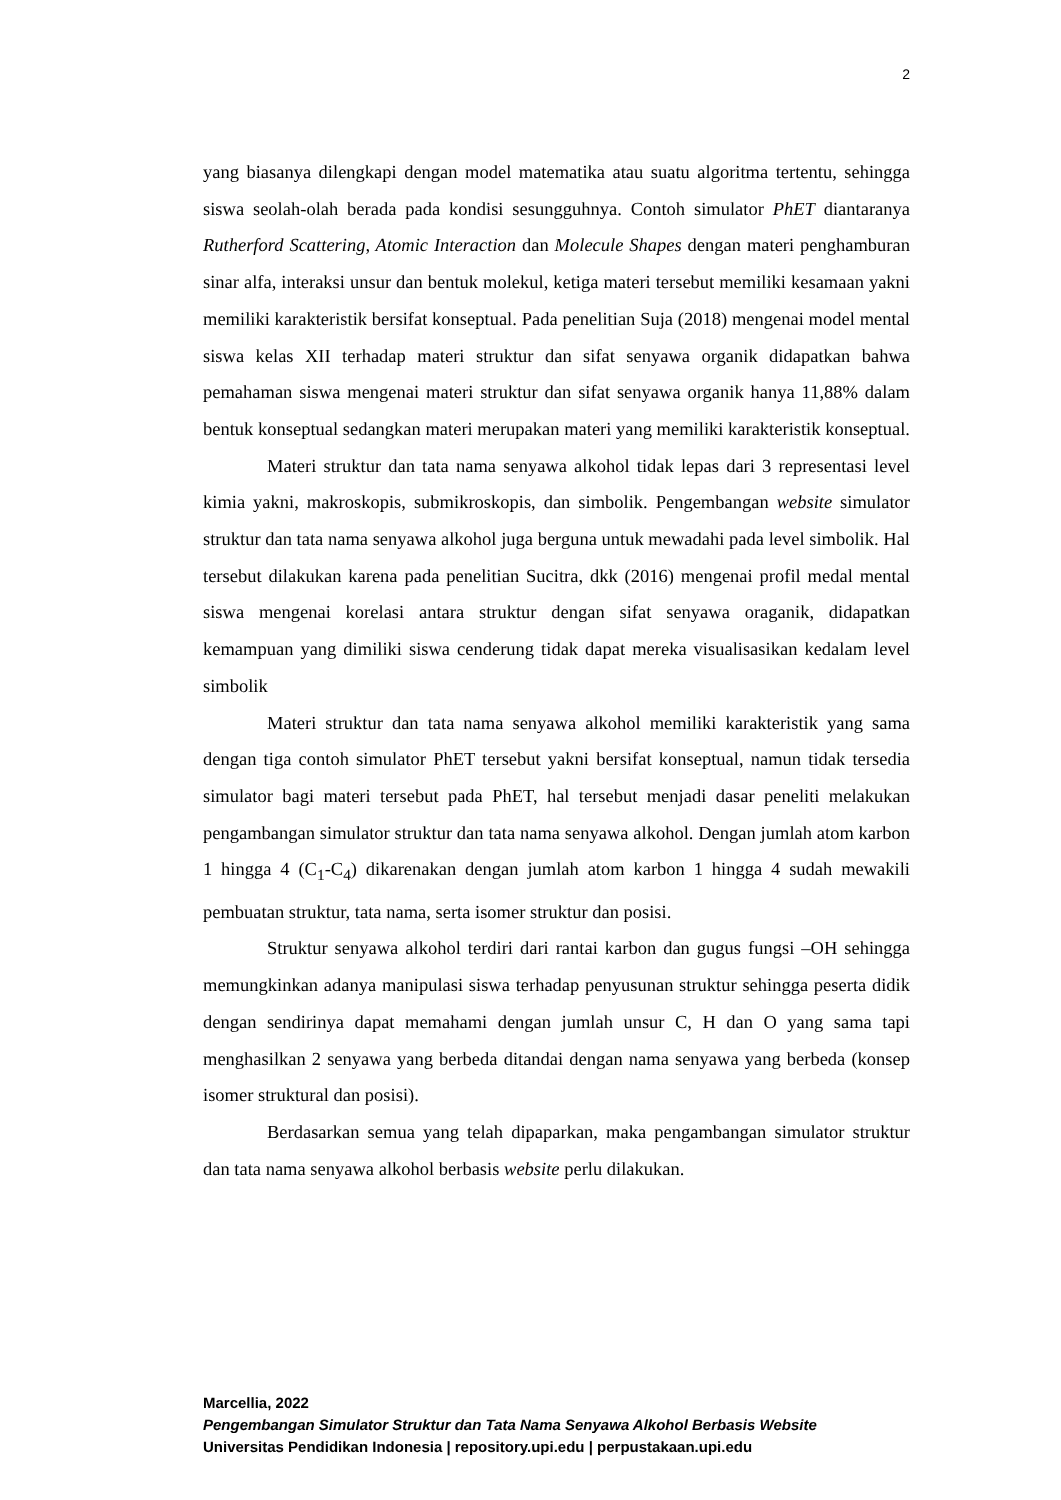2
yang biasanya dilengkapi dengan model matematika atau suatu algoritma tertentu, sehingga siswa seolah-olah berada pada kondisi sesungguhnya. Contoh simulator PhET diantaranya Rutherford Scattering, Atomic Interaction dan Molecule Shapes dengan materi penghamburan sinar alfa, interaksi unsur dan bentuk molekul, ketiga materi tersebut memiliki kesamaan yakni memiliki karakteristik bersifat konseptual. Pada penelitian Suja (2018) mengenai model mental siswa kelas XII terhadap materi struktur dan sifat senyawa organik didapatkan bahwa pemahaman siswa mengenai materi struktur dan sifat senyawa organik hanya 11,88% dalam bentuk konseptual sedangkan materi merupakan materi yang memiliki karakteristik konseptual.
Materi struktur dan tata nama senyawa alkohol tidak lepas dari 3 representasi level kimia yakni, makroskopis, submikroskopis, dan simbolik. Pengembangan website simulator struktur dan tata nama senyawa alkohol juga berguna untuk mewadahi pada level simbolik. Hal tersebut dilakukan karena pada penelitian Sucitra, dkk (2016) mengenai profil medal mental siswa mengenai korelasi antara struktur dengan sifat senyawa oraganik, didapatkan kemampuan yang dimiliki siswa cenderung tidak dapat mereka visualisasikan kedalam level simbolik
Materi struktur dan tata nama senyawa alkohol memiliki karakteristik yang sama dengan tiga contoh simulator PhET tersebut yakni bersifat konseptual, namun tidak tersedia simulator bagi materi tersebut pada PhET, hal tersebut menjadi dasar peneliti melakukan pengambangan simulator struktur dan tata nama senyawa alkohol. Dengan jumlah atom karbon 1 hingga 4 (C<sub>1</sub>-C<sub>4</sub>) dikarenakan dengan jumlah atom karbon 1 hingga 4 sudah mewakili pembuatan struktur, tata nama, serta isomer struktur dan posisi.
Struktur senyawa alkohol terdiri dari rantai karbon dan gugus fungsi –OH sehingga memungkinkan adanya manipulasi siswa terhadap penyusunan struktur sehingga peserta didik dengan sendirinya dapat memahami dengan jumlah unsur C, H dan O yang sama tapi menghasilkan 2 senyawa yang berbeda ditandai dengan nama senyawa yang berbeda (konsep isomer struktural dan posisi).
Berdasarkan semua yang telah dipaparkan, maka pengambangan simulator struktur dan tata nama senyawa alkohol berbasis website perlu dilakukan.
Marcellia, 2022
Pengembangan Simulator Struktur dan Tata Nama Senyawa Alkohol Berbasis Website
Universitas Pendidikan Indonesia | repository.upi.edu | perpustakaan.upi.edu